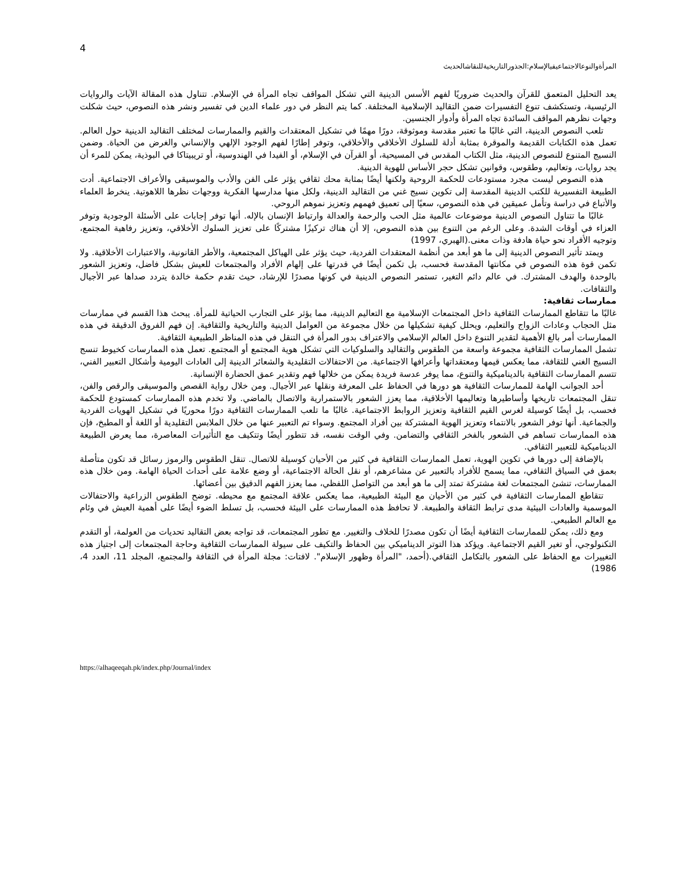4
المرأةوالنوعالاجتماعيفيالإسلام:الجذورالتاريخيةللنقاشالحديث
يعد التحليل المتعمق للقرآن والحديث ضروريًا لفهم الأسس الدينية التي تشكل المواقف تجاه المرأة في الإسلام. تتناول هذه المقالة الآيات والروايات الرئيسية، وتستكشف تنوع التفسيرات ضمن التقاليد الإسلامية المختلفة. كما يتم النظر في دور علماء الدين في تفسير ونشر هذه النصوص، حيث شكلت وجهات نظرهم المواقف السائدة تجاه المرأة وأدوار الجنسين.
تلعب النصوص الدينية، التي غالبًا ما تعتبر مقدسة وموثوقة، دورًا مهمًا في تشكيل المعتقدات والقيم والممارسات لمختلف التقاليد الدينية حول العالم. تعمل هذه الكتابات القديمة والموقرة بمثابة أدلة للسلوك الأخلاقي والأخلاقي، وتوفر إطارًا لفهم الوجود الإلهي والإنساني والغرض من الحياة. وضمن النسيج المتنوع للنصوص الدينية، مثل الكتاب المقدس في المسيحية، أو القرآن في الإسلام، أو الفيدا في الهندوسية، أو تريبيتاكا في البوذية، يمكن للمرء أن يجد روايات، وتعاليم، وطقوس، وقوانين تشكل حجر الأساس للهوية الدينية.
هذه النصوص ليست مجرد مستودعات للحكمة الروحية ولكنها أيضًا بمثابة محك ثقافي يؤثر على الفن والأدب والموسيقى والأعراف الاجتماعية. أدت الطبيعة التفسيرية للكتب الدينية المقدسة إلى تكوين نسيج غني من التقاليد الدينية، ولكل منها مدارسها الفكرية ووجهات نظرها اللاهوتية. ينخرط العلماء والأتباع في دراسة وتأمل عميقين في هذه النصوص، سعيًا إلى تعميق فهمهم وتعزيز نموهم الروحي.
غالبًا ما تتناول النصوص الدينية موضوعات عالمية مثل الحب والرحمة والعدالة وارتباط الإنسان بالإله. أنها توفر إجابات على الأسئلة الوجودية وتوفر العزاء في أوقات الشدة. وعلى الرغم من التنوع بين هذه النصوص، إلا أن هناك تركيزًا مشتركًا على تعزيز السلوك الأخلاقي، وتعزيز رفاهية المجتمع، وتوجيه الأفراد نحو حياة هادفة وذات معنى.(الهبري، 1997)
ويمتد تأثير النصوص الدينية إلى ما هو أبعد من أنظمة المعتقدات الفردية، حيث يؤثر على الهياكل المجتمعية، والأطر القانونية، والاعتبارات الأخلاقية. ولا تكمن قوة هذه النصوص في مكانتها المقدسة فحسب، بل تكمن أيضًا في قدرتها على إلهام الأفراد والمجتمعات للعيش بشكل فاضل، وتعزيز الشعور بالوحدة والهدف المشترك. في عالم دائم التغير، تستمر النصوص الدينية في كونها مصدرًا للإرشاد، حيث تقدم حكمة خالدة يتردد صداها عبر الأجيال والثقافات.
ممارسات ثقافية:
غالبًا ما تتقاطع الممارسات الثقافية داخل المجتمعات الإسلامية مع التعاليم الدينية، مما يؤثر على التجارب الحياتية للمرأة. يبحث هذا القسم في ممارسات مثل الحجاب وعادات الزواج والتعليم، ويحلل كيفية تشكيلها من خلال مجموعة من العوامل الدينية والتاريخية والثقافية. إن فهم الفروق الدقيقة في هذه الممارسات أمر بالغ الأهمية لتقدير التنوع داخل العالم الإسلامي والاعتراف بدور المرأة في التنقل في هذه المناظر الطبيعية الثقافية.
تشمل الممارسات الثقافية مجموعة واسعة من الطقوس والتقاليد والسلوكيات التي تشكل هوية المجتمع أو المجتمع. تعمل هذه الممارسات كخيوط تنسج النسيج الغني للثقافة، مما يعكس قيمها ومعتقداتها وأعرافها الاجتماعية. من الاحتفالات التقليدية والشعائر الدينية إلى العادات اليومية وأشكال التعبير الفني، تتسم الممارسات الثقافية بالديناميكية والتنوع، مما يوفر عدسة فريدة يمكن من خلالها فهم وتقدير عمق الحضارة الإنسانية.
أحد الجوانب الهامة للممارسات الثقافية هو دورها في الحفاظ على المعرفة ونقلها عبر الأجيال. ومن خلال رواية القصص والموسيقى والرقص والفن، تنقل المجتمعات تاريخها وأساطيرها وتعاليمها الأخلاقية، مما يعزز الشعور بالاستمرارية والاتصال بالماضي. ولا تخدم هذه الممارسات كمستودع للحكمة فحسب، بل أيضًا كوسيلة لغرس القيم الثقافية وتعزيز الروابط الاجتماعية. غالبًا ما تلعب الممارسات الثقافية دورًا محوريًا في تشكيل الهويات الفردية والجماعية. أنها توفر الشعور بالانتماء وتعزيز الهوية المشتركة بين أفراد المجتمع. وسواء تم التعبير عنها من خلال الملابس التقليدية أو اللغة أو المطبخ، فإن هذه الممارسات تساهم في الشعور بالفخر الثقافي والتضامن. وفي الوقت نفسه، قد تتطور أيضًا وتتكيف مع التأثيرات المعاصرة، مما يعرض الطبيعة الديناميكية للتعبير الثقافي.
بالإضافة إلى دورها في تكوين الهوية، تعمل الممارسات الثقافية في كثير من الأحيان كوسيلة للاتصال. تنقل الطقوس والرموز رسائل قد تكون متأصلة بعمق في السياق الثقافي، مما يسمح للأفراد بالتعبير عن مشاعرهم، أو نقل الحالة الاجتماعية، أو وضع علامة على أحداث الحياة الهامة. ومن خلال هذه الممارسات، تنشئ المجتمعات لغة مشتركة تمتد إلى ما هو أبعد من التواصل اللفظي، مما يعزز الفهم الدقيق بين أعضائها.
تتقاطع الممارسات الثقافية في كثير من الأحيان مع البيئة الطبيعية، مما يعكس علاقة المجتمع مع محيطه. توضح الطقوس الزراعية والاحتفالات الموسمية والعادات البيئية مدى ترابط الثقافة والطبيعة. لا تحافظ هذه الممارسات على البيئة فحسب، بل تسلط الضوء أيضًا على أهمية العيش في وئام مع العالم الطبيعي.
ومع ذلك، يمكن للممارسات الثقافية أيضًا أن تكون مصدرًا للخلاف والتغيير. مع تطور المجتمعات، قد تواجه بعض التقاليد تحديات من العولمة، أو التقدم التكنولوجي، أو تغير القيم الاجتماعية. ويؤكد هذا التوتر الديناميكي بين الحفاظ والتكيف على سيولة الممارسات الثقافية وحاجة المجتمعات إلى اجتياز هذه التغييرات مع الحفاظ على الشعور بالتكامل الثقافي.(أحمد، "المرأة وظهور الإسلام". لافتات: مجلة المرأة في الثقافة والمجتمع، المجلد 11، العدد 4، 1986)
https://alhaqeeqah.pk/index.php/Journal/index